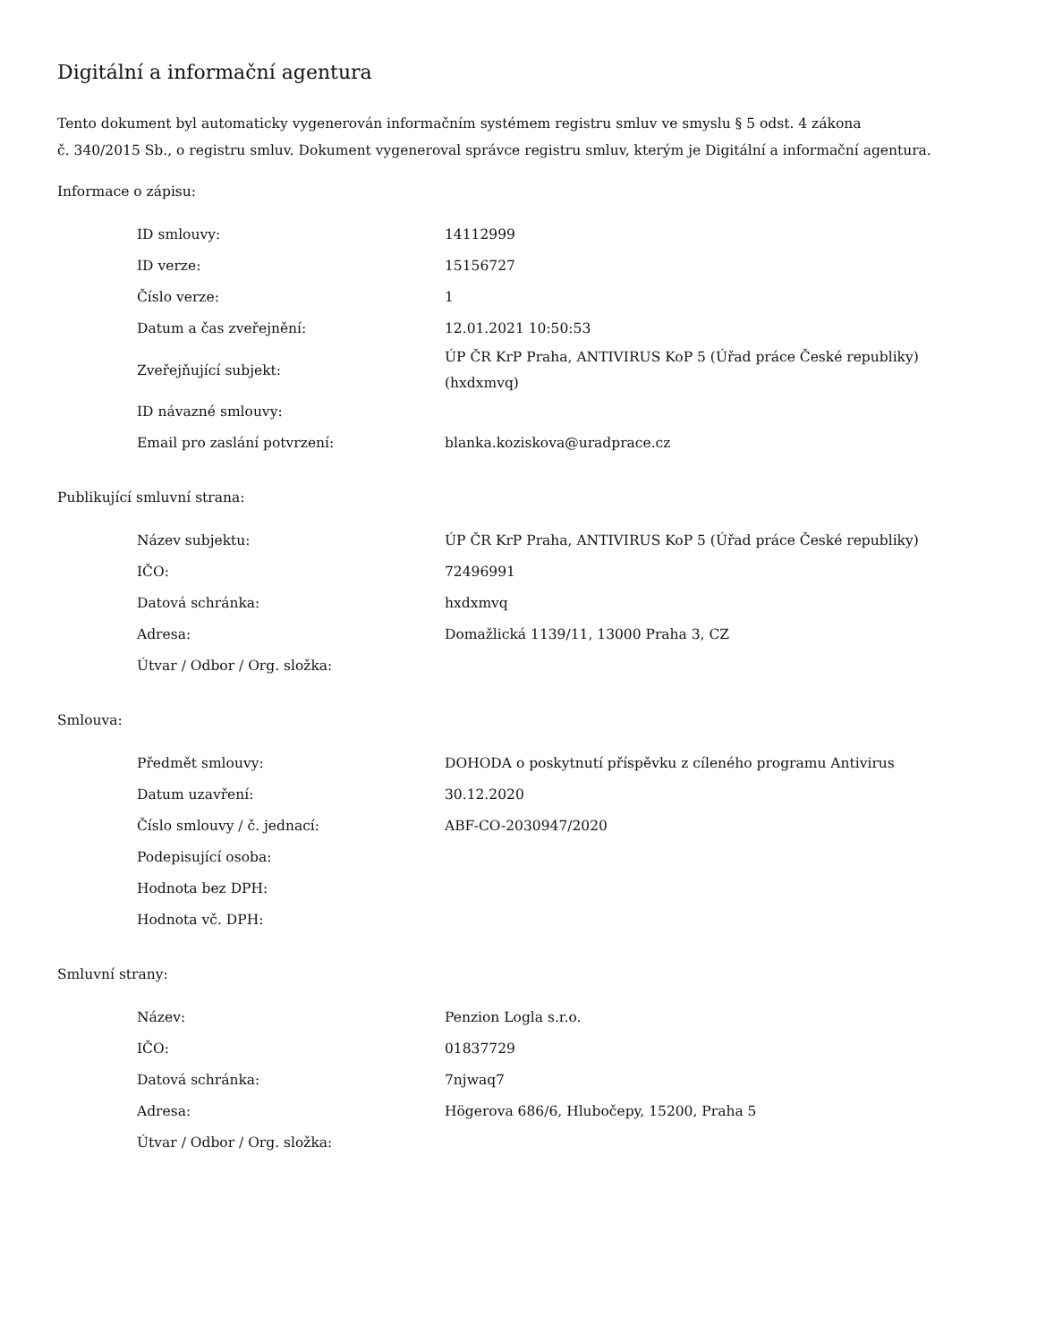Digitální a informační agentura
Tento dokument byl automaticky vygenerován informačním systémem registru smluv ve smyslu § 5 odst. 4 zákona
č. 340/2015 Sb., o registru smluv. Dokument vygeneroval správce registru smluv, kterým je Digitální a informační agentura.
Informace o zápisu:
| ID smlouvy: | 14112999 |
| ID verze: | 15156727 |
| Číslo verze: | 1 |
| Datum a čas zveřejnění: | 12.01.2021 10:50:53 |
| Zveřejňující subjekt: | ÚP ČR KrP Praha, ANTIVIRUS KoP 5 (Úřad práce České republiky) (hxdxmvq) |
| ID návazné smlouvy: | |
| Email pro zaslání potvrzení: | blanka.koziskova@uradprace.cz |
Publikující smluvní strana:
| Název subjektu: | ÚP ČR KrP Praha, ANTIVIRUS KoP 5 (Úřad práce České republiky) |
| IČO: | 72496991 |
| Datová schránka: | hxdxmvq |
| Adresa: | Domažlická 1139/11, 13000 Praha 3, CZ |
| Útvar / Odbor / Org. složka: | |
Smlouva:
| Předmět smlouvy: | DOHODA o poskytnutí příspěvku z cíleného programu Antivirus |
| Datum uzavření: | 30.12.2020 |
| Číslo smlouvy / č. jednací: | ABF-CO-2030947/2020 |
| Podepisující osoba: | |
| Hodnota bez DPH: | |
| Hodnota vč. DPH: | |
Smluvní strany:
| Název: | Penzion Logla s.r.o. |
| IČO: | 01837729 |
| Datová schránka: | 7njwaq7 |
| Adresa: | Högerova 686/6, Hlubočepy, 15200, Praha 5 |
| Útvar / Odbor / Org. složka: | |